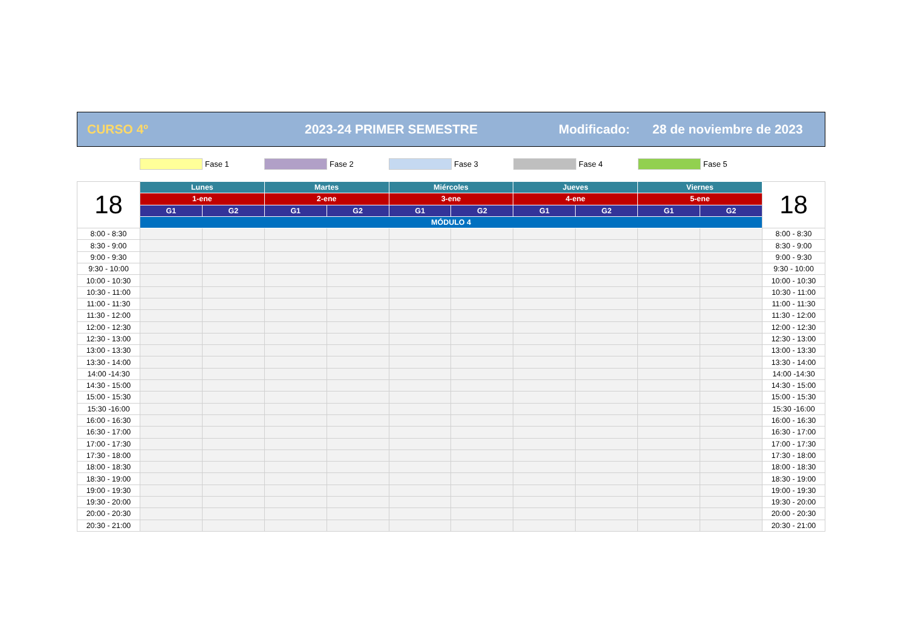CURSO 4º 2023-24 PRIMER SEMESTRE Modificado: 28 de noviembre de 2023
Fase 1 Fase 2 Fase 3 Fase 4 Fase 5
| 18 | Lunes | | Martes | | Miércoles | | Jueves | | Viernes | | 18 |
| --- | --- | --- | --- | --- | --- | --- | --- | --- | --- | --- | --- |
| | 1-ene | | 2-ene | | 3-ene | | 4-ene | | 5-ene | | |
| | G1 | G2 | G1 | G2 | G1 | G2 | G1 | G2 | G1 | G2 | |
| | MÓDULO 4 | | | | | | | | | | |
| 8:00 - 8:30 | | | | | | | | | | | 8:00 - 8:30 |
| 8:30 - 9:00 | | | | | | | | | | | 8:30 - 9:00 |
| 9:00 - 9:30 | | | | | | | | | | | 9:00 - 9:30 |
| 9:30 - 10:00 | | | | | | | | | | | 9:30 - 10:00 |
| 10:00 - 10:30 | | | | | | | | | | | 10:00 - 10:30 |
| 10:30 - 11:00 | | | | | | | | | | | 10:30 - 11:00 |
| 11:00 - 11:30 | | | | | | | | | | | 11:00 - 11:30 |
| 11:30 - 12:00 | | | | | | | | | | | 11:30 - 12:00 |
| 12:00 - 12:30 | | | | | | | | | | | 12:00 - 12:30 |
| 12:30 - 13:00 | | | | | | | | | | | 12:30 - 13:00 |
| 13:00 - 13:30 | | | | | | | | | | | 13:00 - 13:30 |
| 13:30 - 14:00 | | | | | | | | | | | 13:30 - 14:00 |
| 14:00 -14:30 | | | | | | | | | | | 14:00 -14:30 |
| 14:30 - 15:00 | | | | | | | | | | | 14:30 - 15:00 |
| 15:00 - 15:30 | | | | | | | | | | | 15:00 - 15:30 |
| 15:30 -16:00 | | | | | | | | | | | 15:30 -16:00 |
| 16:00 - 16:30 | | | | | | | | | | | 16:00 - 16:30 |
| 16:30 - 17:00 | | | | | | | | | | | 16:30 - 17:00 |
| 17:00 - 17:30 | | | | | | | | | | | 17:00 - 17:30 |
| 17:30 - 18:00 | | | | | | | | | | | 17:30 - 18:00 |
| 18:00 - 18:30 | | | | | | | | | | | 18:00 - 18:30 |
| 18:30 - 19:00 | | | | | | | | | | | 18:30 - 19:00 |
| 19:00 - 19:30 | | | | | | | | | | | 19:00 - 19:30 |
| 19:30 - 20:00 | | | | | | | | | | | 19:30 - 20:00 |
| 20:00 - 20:30 | | | | | | | | | | | 20:00 - 20:30 |
| 20:30 - 21:00 | | | | | | | | | | | 20:30 - 21:00 |